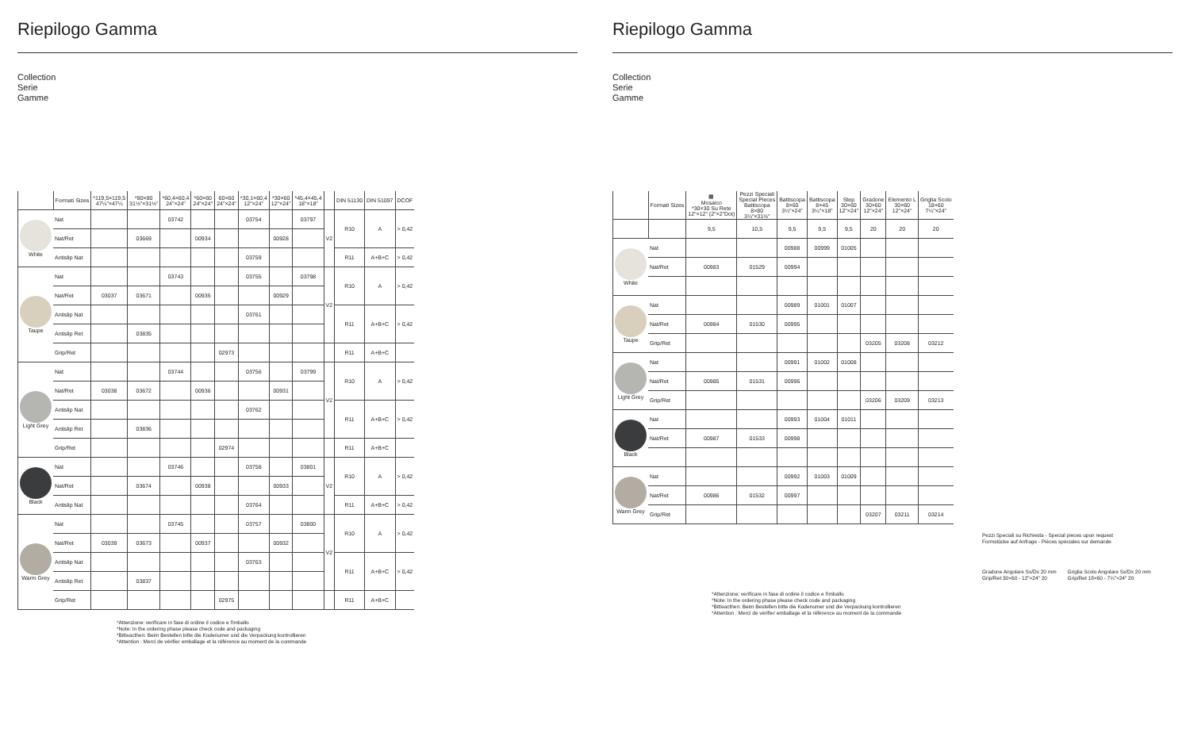Riepilogo Gamma
Collection
Serie
Gamme
| | Formati Sizes | *119,5×119,5 47¼"×47¼ | *80×80 31½"×31½" | *60,4×60,4 24"×24" | *60×60 24"×24" | 60×60 24"×24" | *30,1×60,4 12"×24" | *30×60 12"×24" | *45,4×45,4 18"×18" | | DIN 51130 | DIN 51097 | DCOF |
| --- | --- | --- | --- | --- | --- | --- | --- | --- | --- | --- | --- | --- | --- |
| White | Nat | | | 03742 | | | 03754 | | 03797 | V2 | R10 | A | > 0,42 |
| | Nat/Ret | | 03669 | | 00934 | | | 00928 | | | | | |
| | Antislip Nat | | | | | | 03759 | | | | R11 | A+B+C | > 0,42 |
| Taupe | Nat | | | 03743 | | | 03755 | | 03798 | V2 | R10 | A | > 0,42 |
| | Nat/Ret | 03037 | 03671 | | 00935 | | | 00929 | | | | | |
| | Antislip Nat | | | | | | 03761 | | | | R11 | A+B+C | > 0,42 |
| | Antislip Ret | | 03835 | | | | | | | | | | |
| | Grip/Ret | | | | | 02973 | | | | | R11 | A+B+C | |
| Light Grey | Nat | | | 03744 | | | 03756 | | 03799 | V2 | R10 | A | > 0,42 |
| | Nat/Ret | 03038 | 03672 | | 00936 | | | 00931 | | | | | |
| | Antislip Nat | | | | | | 03762 | | | | R11 | A+B+C | > 0,42 |
| | Antislip Ret | | 03836 | | | | | | | | | | |
| | Grip/Ret | | | | | 02974 | | | | | R11 | A+B+C | |
| Black | Nat | | | 03746 | | | 03758 | | 03801 | V2 | R10 | A | > 0,42 |
| | Nat/Ret | | 03674 | | 00938 | | | 00933 | | | | | |
| | Antislip Nat | | | | | | 03764 | | | | R11 | A+B+C | > 0,42 |
| Warm Grey | Nat | | | 03745 | | | 03757 | | 03800 | V2 | R10 | A | > 0,42 |
| | Nat/Ret | 03039 | 03673 | | 00937 | | | 00932 | | | | | |
| | Antislip Nat | | | | | | 03763 | | | | R11 | A+B+C | > 0,42 |
| | Antislip Ret | | 03837 | | | | | | | | | | |
| | Grip/Ret | | | | | 02975 | | | | | R11 | A+B+C | |
*Attenzione: verificare in fase di ordine il codice e l'imballo
*Note: In the ordering phase please check code and packaging
*Bitteacthen: Beim Bestellen bitte die Kodenumer und die Verpackung kontrollieren
*Attention : Merci de vérifier emballage et la référence au moment de la commande
Riepilogo Gamma
Collection
Serie
Gamme
| | Formati Sizes | ▦ Mosaico *30×30 Su Rete 12"×12" (2"×2"Dot) | Pezzi Speciali Special Pieces Battiscopa 8×80 3¼"×31½" | Battiscopa 8×60 3¼"×24" | Battiscopa 8×45 3¼"×18" | Step 30×60 12"×24" | Gradone 30×60 12"×24" | Elemento L 30×60 12"×24" | Griglia Scolo 18×60 7¼"×24" |
| --- | --- | --- | --- | --- | --- | --- | --- | --- | --- |
| | | 9,5 | 10,5 | 9,5 | 9,5 | 9,5 | 20 | 20 | 20 |
| White | Nat | | | 00988 | 00999 | 01005 | | | |
| | Nat/Ret | 00983 | 01529 | 00994 | | | | | |
| Taupe | Nat | | | 00989 | 01001 | 01007 | | | |
| | Nat/Ret | 00984 | 01530 | 00995 | | | | | |
| | Grip/Ret | | | | | | 03205 | 03208 | 03212 |
| Light Grey | Nat | | | 00991 | 01002 | 01008 | | | |
| | Nat/Ret | 00985 | 01531 | 00996 | | | | | |
| | Grip/Ret | | | | | | 03206 | 03209 | 03213 |
| Black | Nat | | | 00993 | 01004 | 01011 | | | |
| | Nat/Ret | 00987 | 01533 | 00998 | | | | | |
| Warm Grey | Nat | | | 00992 | 01003 | 01009 | | | |
| | Nat/Ret | 00986 | 01532 | 00997 | | | | | |
| | Grip/Ret | | | | | | 03207 | 03211 | 03214 |
Pezzi Speciali su Richiesta - Special pieces upon request
Formstücke auf Anfrage - Pièces spéciales sur demande
Gradone Angolare Sx/Dx 20 mm
Grip/Ret 30×60 - 12"×24" 20
Griglia Scolo Angolare Sx/Dx 20 mm
Grip/Ret 18×60 - 7¼"×24" 20
*Attenzione: verificare in fase di ordine il codice e l'imballo
*Note: In the ordering phase please check code and packaging
*Bitteacthen: Beim Bestellen bitte die Kodenumer und die Verpackung kontrollieren
*Attention : Merci de vérifier emballage et la référence au moment de la commande